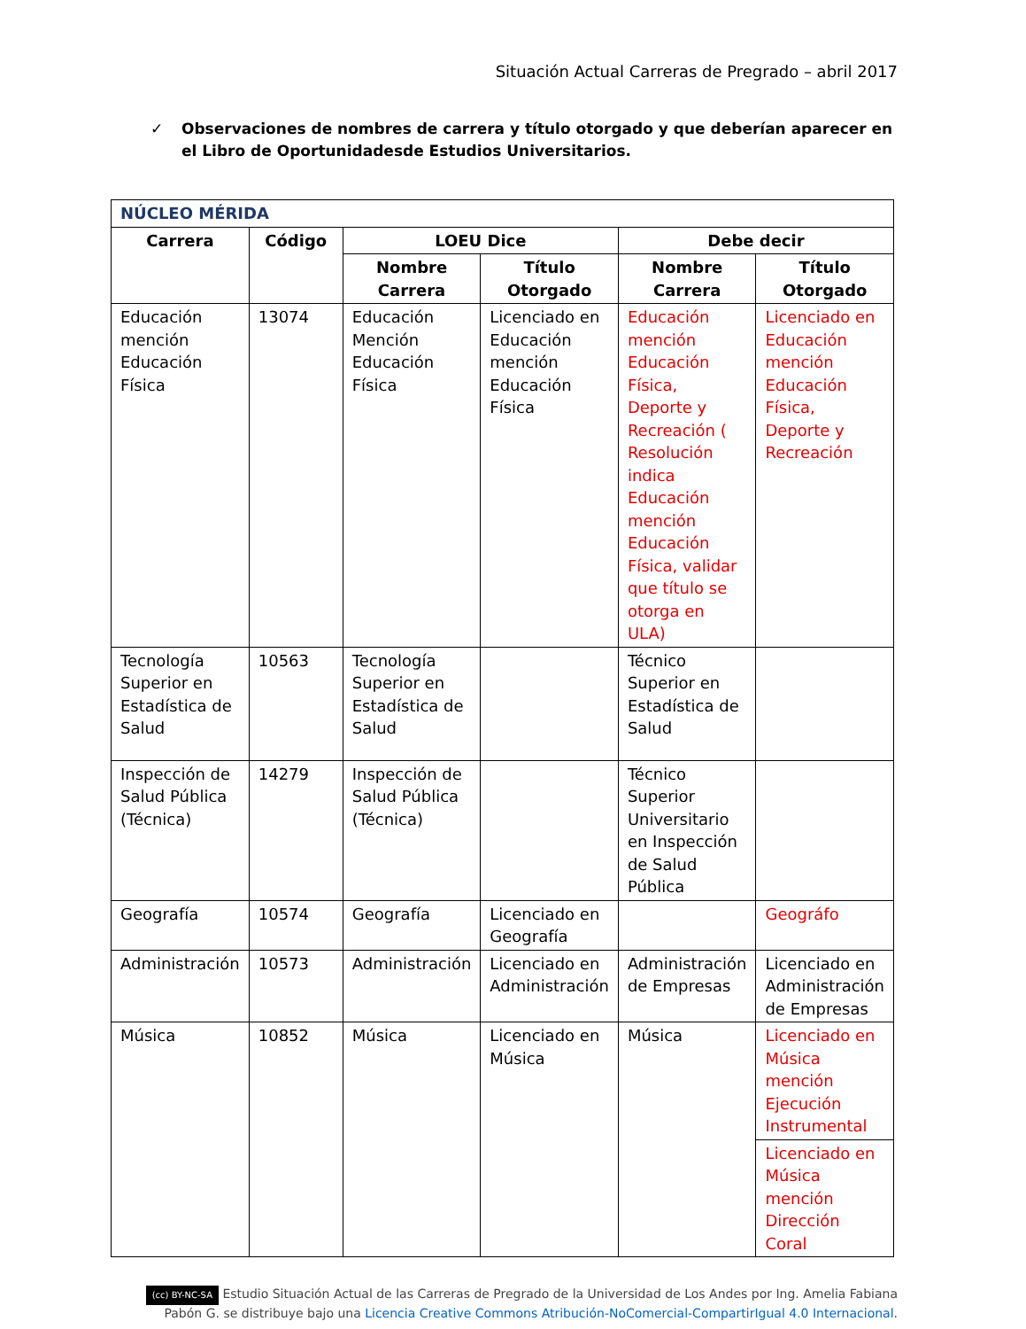Situación Actual Carreras de Pregrado – abril 2017
✓ Observaciones de nombres de carrera y título otorgado y que deberían aparecer en el Libro de Oportunidadesde Estudios Universitarios.
| NÚCLEO MÉRIDA | | | | | |
| --- | --- | --- | --- | --- | --- |
| Carrera | Código | LOEU Dice | | Debe decir | |
| | | Nombre Carrera | Título Otorgado | Nombre Carrera | Título Otorgado |
| Educación mención Educación Física | 13074 | Educación Mención Educación Física | Licenciado en Educación mención Educación Física | Educación mención Educación Física, Deporte y Recreación ( Resolución indica Educación mención Educación Física, validar que título se otorga en ULA) | Licenciado en Educación mención Educación Física, Deporte y Recreación |
| Tecnología Superior en Estadística de Salud | 10563 | Tecnología Superior en Estadística de Salud | | Técnico Superior en Estadística de Salud | |
| Inspección de Salud Pública (Técnica) | 14279 | Inspección de Salud Pública (Técnica) | | Técnico Superior Universitario en Inspección de Salud Pública | |
| Geografía | 10574 | Geografía | Licenciado en Geografía | | Geográfo |
| Administración | 10573 | Administración | Licenciado en Administración | Administración de Empresas | Licenciado en Administración de Empresas |
| Música | 10852 | Música | Licenciado en Música | Música | Licenciado en Música mención Ejecución Instrumental |
| | | | | | Licenciado en Música mención Dirección Coral |
(cc) BY-NC-SA Estudio Situación Actual de las Carreras de Pregrado de la Universidad de Los Andes por Ing. Amelia Fabiana Pabón G. se distribuye bajo una Licencia Creative Commons Atribución-NoComercial-CompartirIgual 4.0 Internacional.